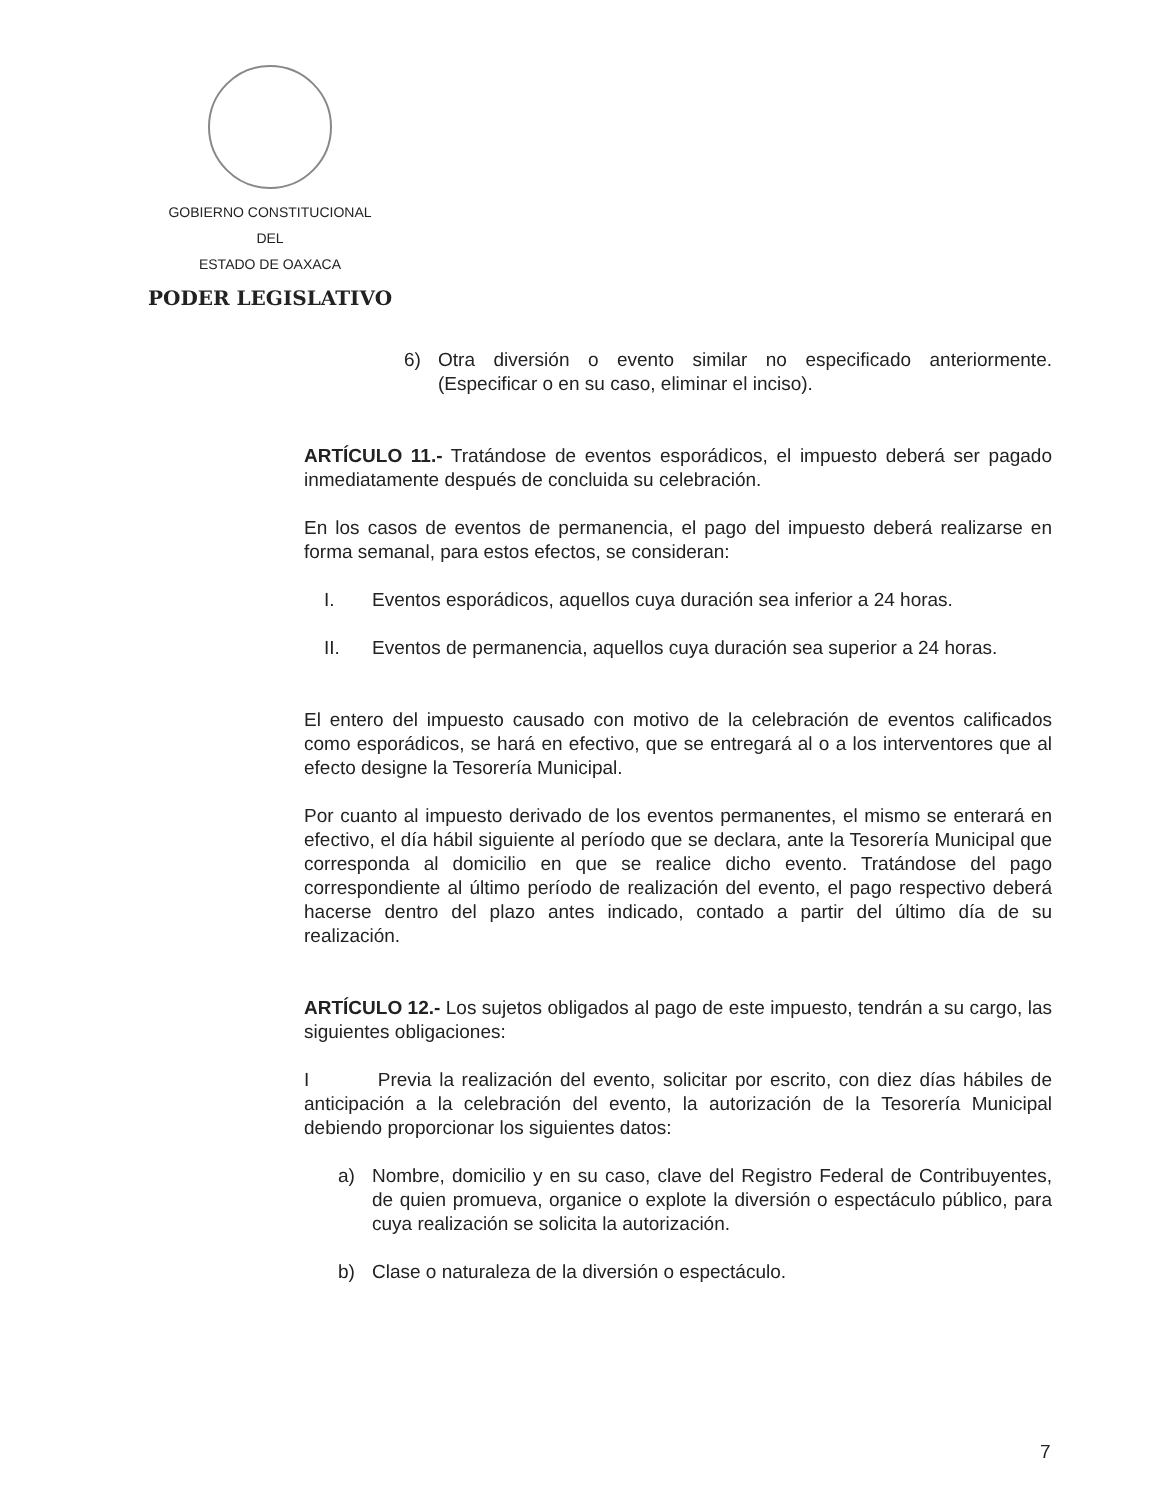GOBIERNO CONSTITUCIONAL
DEL
ESTADO DE OAXACA
PODER LEGISLATIVO
6) Otra diversión o evento similar no especificado anteriormente. (Especificar o en su caso, eliminar el inciso).
ARTÍCULO 11.- Tratándose de eventos esporádicos, el impuesto deberá ser pagado inmediatamente después de concluida su celebración.
En los casos de eventos de permanencia, el pago del impuesto deberá realizarse en forma semanal, para estos efectos, se consideran:
I. Eventos esporádicos, aquellos cuya duración sea inferior a 24 horas.
II. Eventos de permanencia, aquellos cuya duración sea superior a 24 horas.
El entero del impuesto causado con motivo de la celebración de eventos calificados como esporádicos, se hará en efectivo, que se entregará al o a los interventores que al efecto designe la Tesorería Municipal.
Por cuanto al impuesto derivado de los eventos permanentes, el mismo se enterará en efectivo, el día hábil siguiente al período que se declara, ante la Tesorería Municipal que corresponda al domicilio en que se realice dicho evento. Tratándose del pago correspondiente al último período de realización del evento, el pago respectivo deberá hacerse dentro del plazo antes indicado, contado a partir del último día de su realización.
ARTÍCULO 12.- Los sujetos obligados al pago de este impuesto, tendrán a su cargo, las siguientes obligaciones:
I Previa la realización del evento, solicitar por escrito, con diez días hábiles de anticipación a la celebración del evento, la autorización de la Tesorería Municipal debiendo proporcionar los siguientes datos:
a) Nombre, domicilio y en su caso, clave del Registro Federal de Contribuyentes, de quien promueva, organice o explote la diversión o espectáculo público, para cuya realización se solicita la autorización.
b) Clase o naturaleza de la diversión o espectáculo.
7